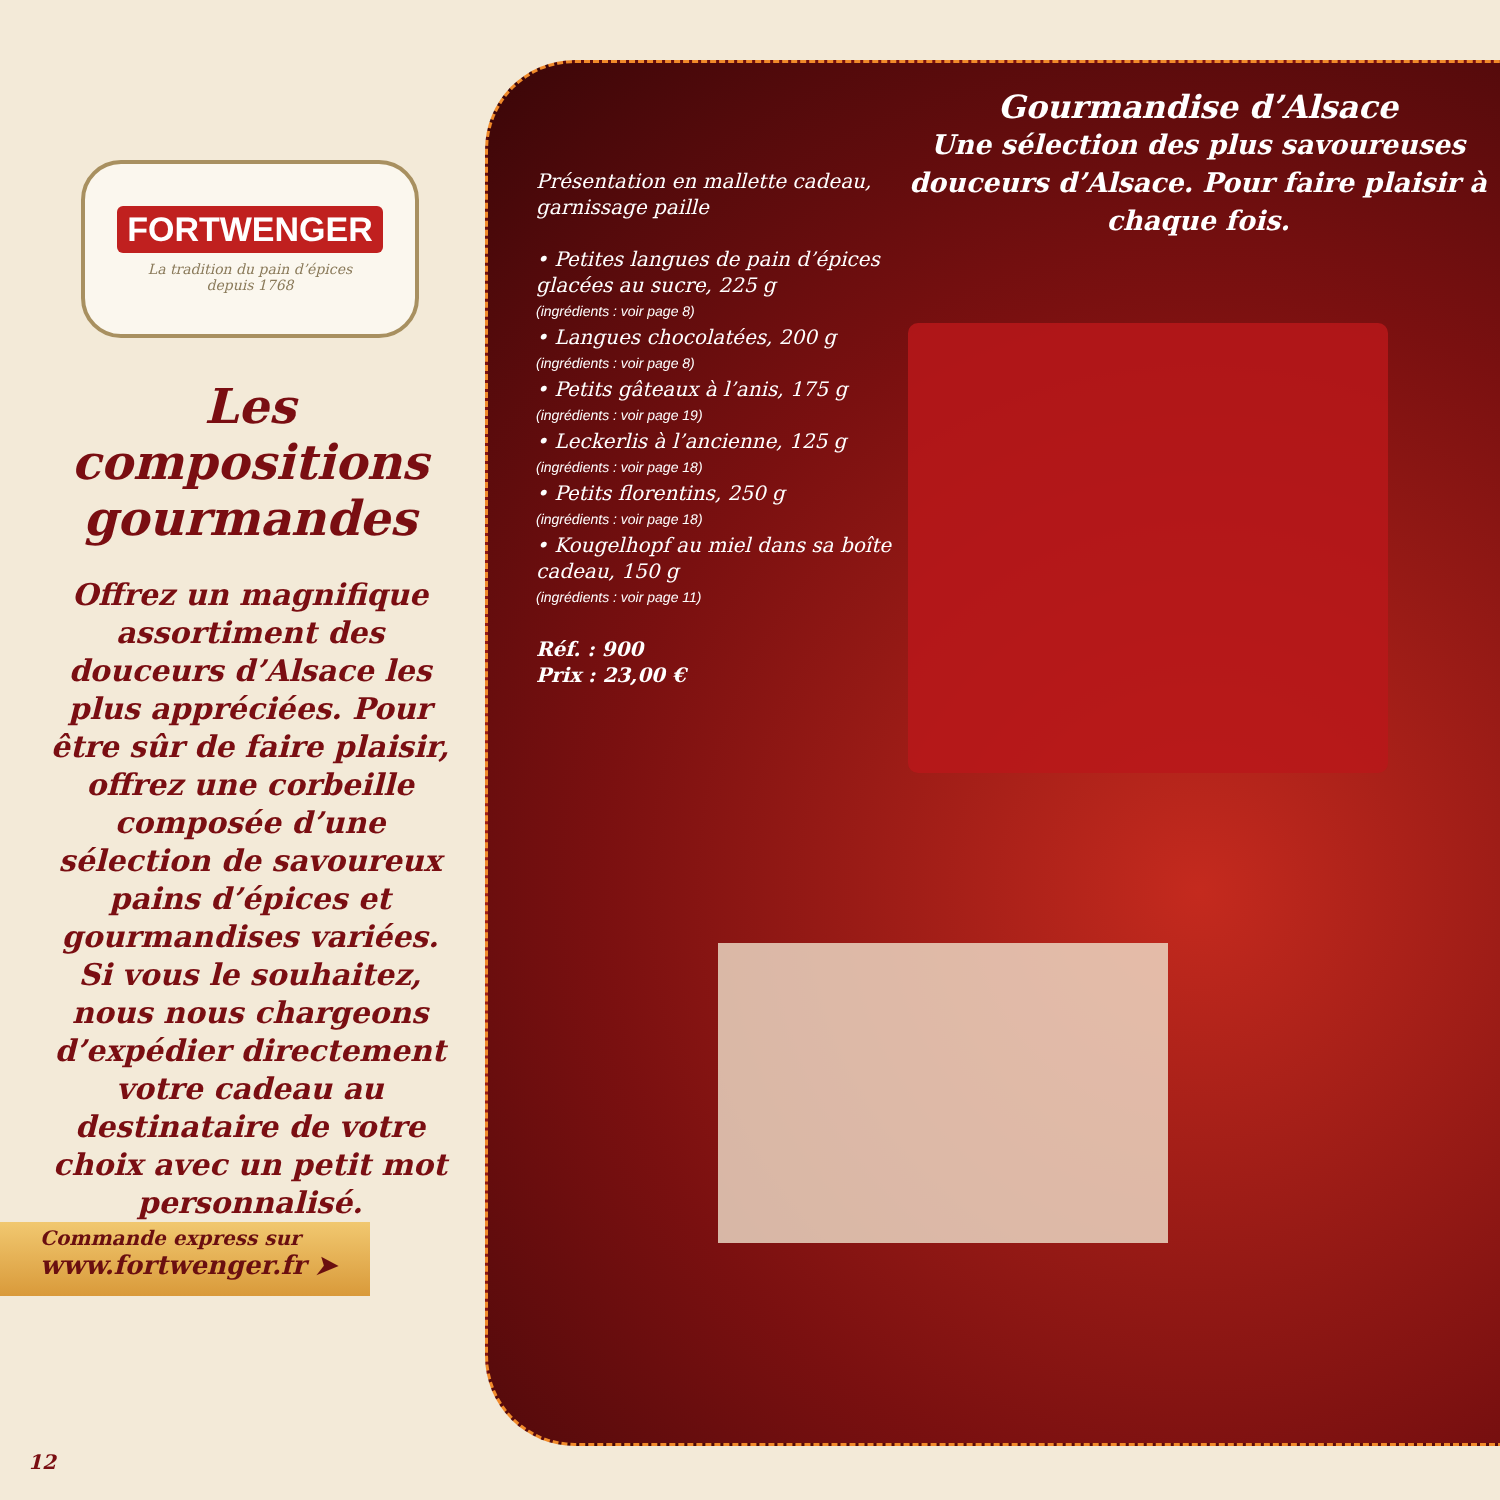FORTWENGER
La tradition du pain d’épices
depuis 1768
Les compositions gourmandes
Offrez un magnifique assortiment des douceurs d’Alsace les plus appréciées. Pour être sûr de faire plaisir, offrez une corbeille composée d’une sélection de savoureux pains d’épices et gourmandises variées. Si vous le souhaitez, nous nous chargeons d’expédier directement votre cadeau au destinataire de votre choix avec un petit mot personnalisé.
Commande express sur
www.fortwenger.fr ➤
12
Gourmandise d’Alsace
Une sélection des plus savoureuses douceurs d’Alsace. Pour faire plaisir à chaque fois.
Présentation en mallette cadeau, garnissage paille
• Petites langues de pain d’épices glacées au sucre, 225 g
(ingrédients : voir page 8)
• Langues chocolatées, 200 g
(ingrédients : voir page 8)
• Petits gâteaux à l’anis, 175 g
(ingrédients : voir page 19)
• Leckerlis à l’ancienne, 125 g
(ingrédients : voir page 18)
• Petits florentins, 250 g
(ingrédients : voir page 18)
• Kougelhopf au miel dans sa boîte cadeau, 150 g
(ingrédients : voir page 11)
Réf. : 900
Prix : 23,00 €